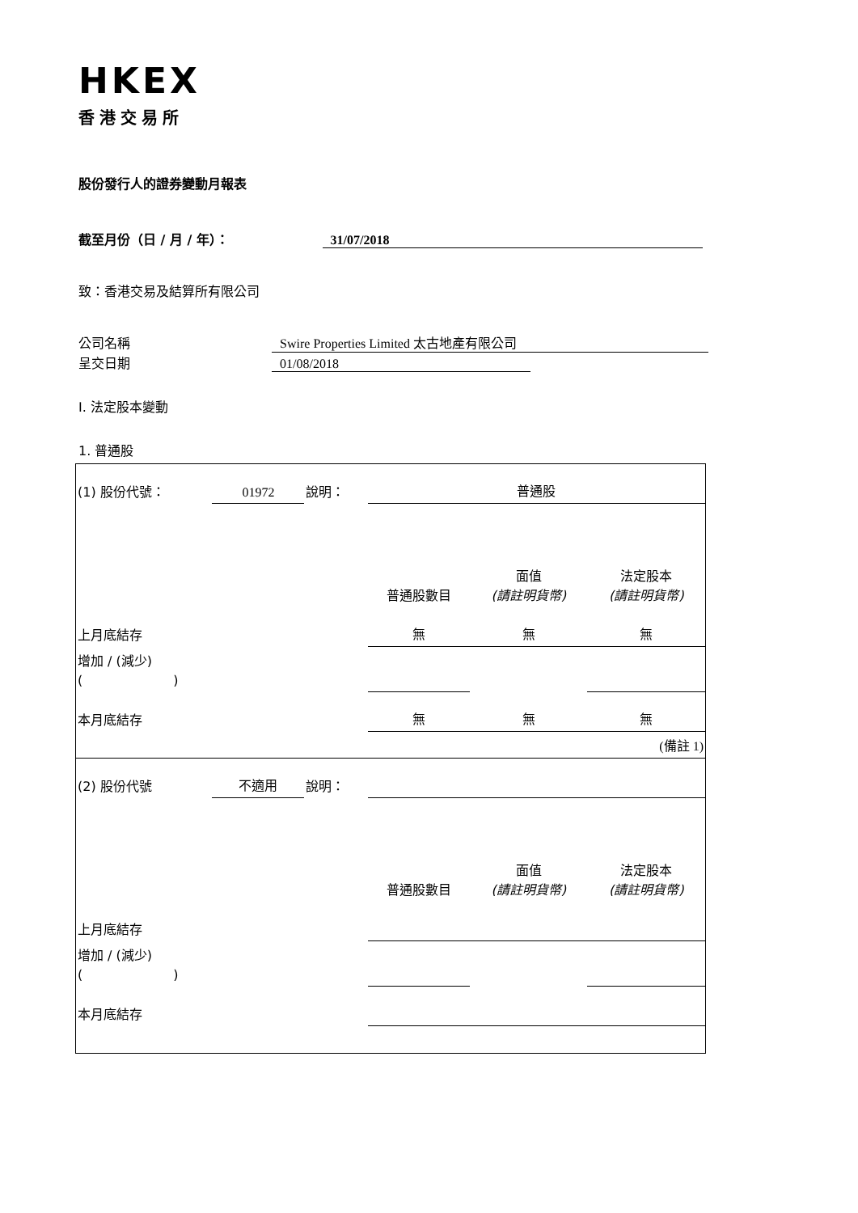HKEX
香港交易所
股份發行人的證券變動月報表
截至月份（日 / 月 / 年）： 31/07/2018
致：香港交易及結算所有限公司
公司名稱 Swire Properties Limited 太古地產有限公司
呈交日期 01/08/2018
I. 法定股本變動
1. 普通股
| (1) 股份代號： | 01972 | 說明： | 普通股 | | |
| | | | 普通股數目 | 面值 (請註明貨幣) | 法定股本 (請註明貨幣) |
| 上月底結存 | | | 無 | 無 | 無 |
| 增加 / (減少) ( ) | | | | | |
| 本月底結存 | | | 無 | 無 | 無 |
| (備註 1) | | | | | |
| (2) 股份代號 | 不適用 | 說明： | | | |
| | | | 普通股數目 | 面值 (請註明貨幣) | 法定股本 (請註明貨幣) |
| 上月底結存 | | | | | |
| 增加 / (減少) ( ) | | | | | |
| 本月底結存 | | | | | |